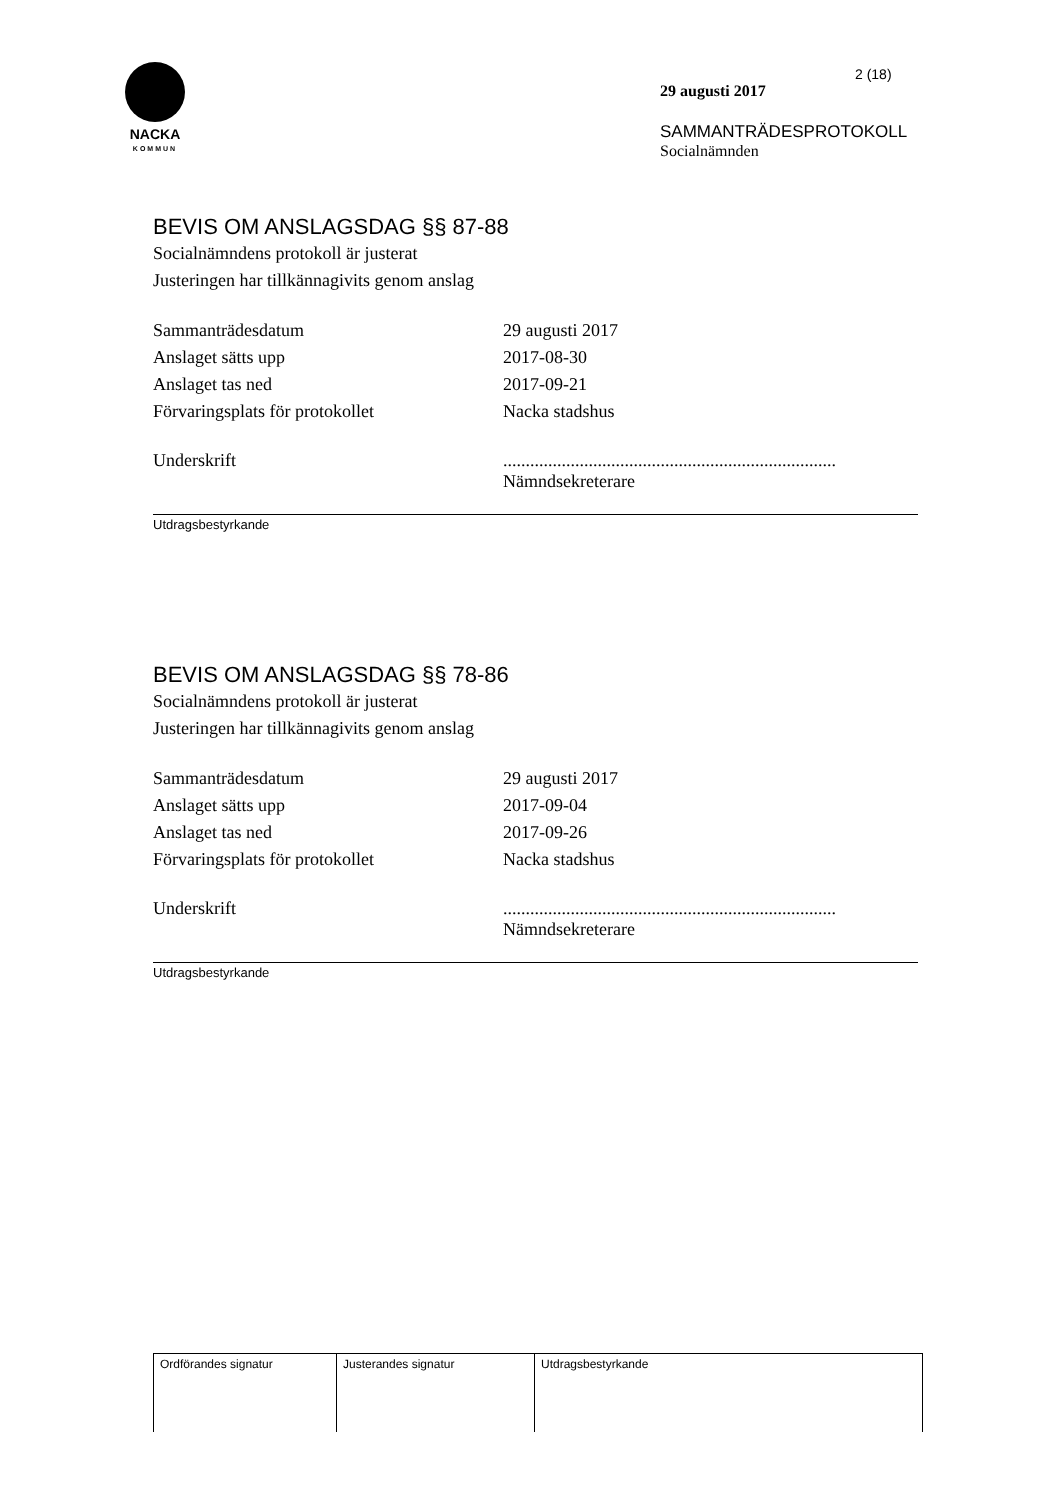NACKA
KOMMUN
2 (18)
29 augusti 2017
SAMMANTRÄDESPROTOKOLL
Socialnämnden
BEVIS OM ANSLAGSDAG §§ 87-88
Socialnämndens protokoll är justerat
Justeringen har tillkännagivits genom anslag
| Sammanträdesdatum | 29 augusti 2017 |
| Anslaget sätts upp | 2017-08-30 |
| Anslaget tas ned | 2017-09-21 |
| Förvaringsplats för protokollet | Nacka stadshus |
| Underskrift | .......................................................................... Nämndsekreterare |
Utdragsbestyrkande
BEVIS OM ANSLAGSDAG §§ 78-86
Socialnämndens protokoll är justerat
Justeringen har tillkännagivits genom anslag
| Sammanträdesdatum | 29 augusti 2017 |
| Anslaget sätts upp | 2017-09-04 |
| Anslaget tas ned | 2017-09-26 |
| Förvaringsplats för protokollet | Nacka stadshus |
| Underskrift | .......................................................................... Nämndsekreterare |
Utdragsbestyrkande
| Ordförandes signatur | Justerandes signatur | Utdragsbestyrkande |